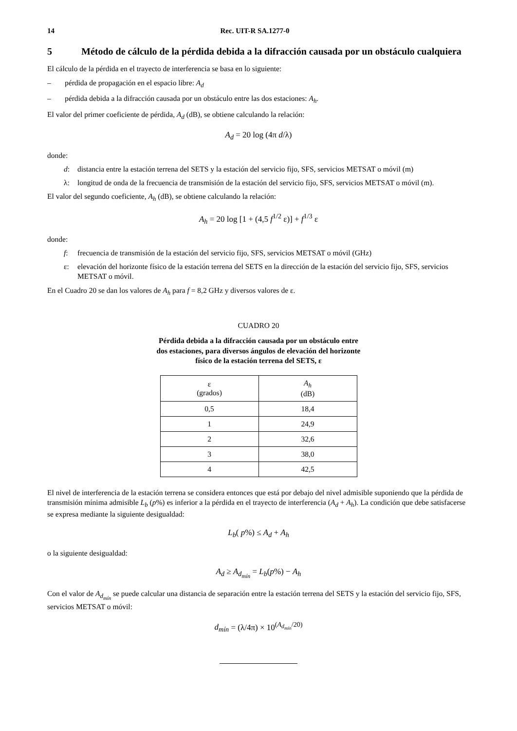14 Rec. UIT-R SA.1277-0
5 Método de cálculo de la pérdida debida a la difracción causada por un obstáculo cualquiera
El cálculo de la pérdida en el trayecto de interferencia se basa en lo siguiente:
– pérdida de propagación en el espacio libre: A<sub>d</sub>
– pérdida debida a la difracción causada por un obstáculo entre las dos estaciones: A<sub>h</sub>.
El valor del primer coeficiente de pérdida, A<sub>d</sub> (dB), se obtiene calculando la relación:
A<sub>d</sub> = 20 log (4π d/λ)
donde:
d: distancia entre la estación terrena del SETS y la estación del servicio fijo, SFS, servicios METSAT o móvil (m)
λ: longitud de onda de la frecuencia de transmisión de la estación del servicio fijo, SFS, servicios METSAT o móvil (m).
El valor del segundo coeficiente, A<sub>h</sub> (dB), se obtiene calculando la relación:
A<sub>h</sub> = 20 log [1 + (4,5 f<sup>1/2</sup> ε)] + f<sup>1/3</sup> ε
donde:
f: frecuencia de transmisión de la estación del servicio fijo, SFS, servicios METSAT o móvil (GHz)
ε: elevación del horizonte físico de la estación terrena del SETS en la dirección de la estación del servicio fijo, SFS, servicios METSAT o móvil.
En el Cuadro 20 se dan los valores de A<sub>h</sub> para f = 8,2 GHz y diversos valores de ε.
CUADRO 20
Pérdida debida a la difracción causada por un obstáculo entre
dos estaciones, para diversos ángulos de elevación del horizonte
físico de la estación terrena del SETS, ε
| ε (grados) | A<sub>h</sub> (dB) |
| --- | --- |
| 0,5 | 18,4 |
| 1 | 24,9 |
| 2 | 32,6 |
| 3 | 38,0 |
| 4 | 42,5 |
El nivel de interferencia de la estación terrena se considera entonces que está por debajo del nivel admisible suponiendo que la pérdida de transmisión mínima admisible L<sub>b</sub> (p%) es inferior a la pérdida en el trayecto de interferencia (A<sub>d</sub> + A<sub>h</sub>). La condición que debe satisfacerse se expresa mediante la siguiente desigualdad:
L<sub>b</sub>( p%) ≤ A<sub>d</sub> + A<sub>h</sub>
o la siguiente desigualdad:
A<sub>d</sub> ≥ A<sub>d<sub>mín</sub></sub> = L<sub>b</sub>(p%) − A<sub>h</sub>
Con el valor de A<sub>d<sub>mín</sub></sub> se puede calcular una distancia de separación entre la estación terrena del SETS y la estación del servicio fijo, SFS, servicios METSAT o móvil:
d<sub>mín</sub> = (λ/4π) × 10<sup>(A<sub>d<sub>mín</sub></sub>/20)</sup>